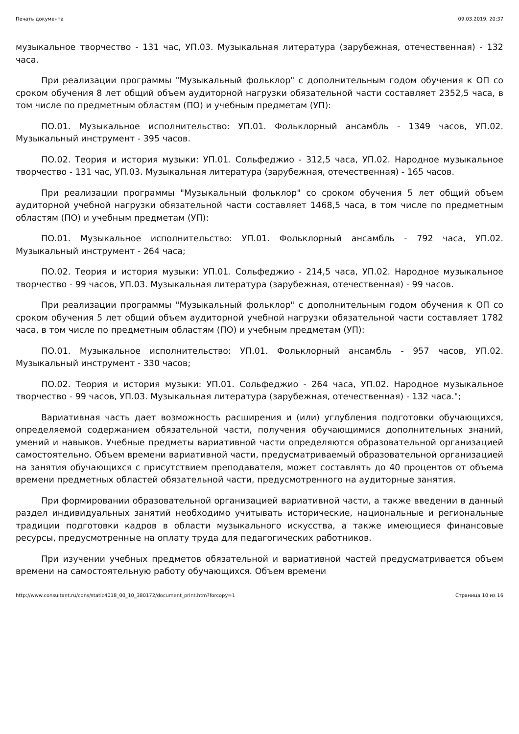Печать документа 09.03.2019, 20:37
музыкальное творчество - 131 час, УП.03. Музыкальная литература (зарубежная, отечественная) - 132 часа.
При реализации программы "Музыкальный фольклор" с дополнительным годом обучения к ОП со сроком обучения 8 лет общий объем аудиторной нагрузки обязательной части составляет 2352,5 часа, в том числе по предметным областям (ПО) и учебным предметам (УП):
ПО.01. Музыкальное исполнительство: УП.01. Фольклорный ансамбль - 1349 часов, УП.02. Музыкальный инструмент - 395 часов.
ПО.02. Теория и история музыки: УП.01. Сольфеджио - 312,5 часа, УП.02. Народное музыкальное творчество - 131 час, УП.03. Музыкальная литература (зарубежная, отечественная) - 165 часов.
При реализации программы "Музыкальный фольклор" со сроком обучения 5 лет общий объем аудиторной учебной нагрузки обязательной части составляет 1468,5 часа, в том числе по предметным областям (ПО) и учебным предметам (УП):
ПО.01. Музыкальное исполнительство: УП.01. Фольклорный ансамбль - 792 часа, УП.02. Музыкальный инструмент - 264 часа;
ПО.02. Теория и история музыки: УП.01. Сольфеджио - 214,5 часа, УП.02. Народное музыкальное творчество - 99 часов, УП.03. Музыкальная литература (зарубежная, отечественная) - 99 часов.
При реализации программы "Музыкальный фольклор" с дополнительным годом обучения к ОП со сроком обучения 5 лет общий объем аудиторной учебной нагрузки обязательной части составляет 1782 часа, в том числе по предметным областям (ПО) и учебным предметам (УП):
ПО.01. Музыкальное исполнительство: УП.01. Фольклорный ансамбль - 957 часов, УП.02. Музыкальный инструмент - 330 часов;
ПО.02. Теория и история музыки: УП.01. Сольфеджио - 264 часа, УП.02. Народное музыкальное творчество - 99 часов, УП.03. Музыкальная литература (зарубежная, отечественная) - 132 часа.";
Вариативная часть дает возможность расширения и (или) углубления подготовки обучающихся, определяемой содержанием обязательной части, получения обучающимися дополнительных знаний, умений и навыков. Учебные предметы вариативной части определяются образовательной организацией самостоятельно. Объем времени вариативной части, предусматриваемый образовательной организацией на занятия обучающихся с присутствием преподавателя, может составлять до 40 процентов от объема времени предметных областей обязательной части, предусмотренного на аудиторные занятия.
При формировании образовательной организацией вариативной части, а также введении в данный раздел индивидуальных занятий необходимо учитывать исторические, национальные и региональные традиции подготовки кадров в области музыкального искусства, а также имеющиеся финансовые ресурсы, предусмотренные на оплату труда для педагогических работников.
При изучении учебных предметов обязательной и вариативной частей предусматривается объем времени на самостоятельную работу обучающихся. Объем времени
http://www.consultant.ru/cons/static4018_00_10_380172/document_print.htm?forcopy=1 Страница 10 из 16